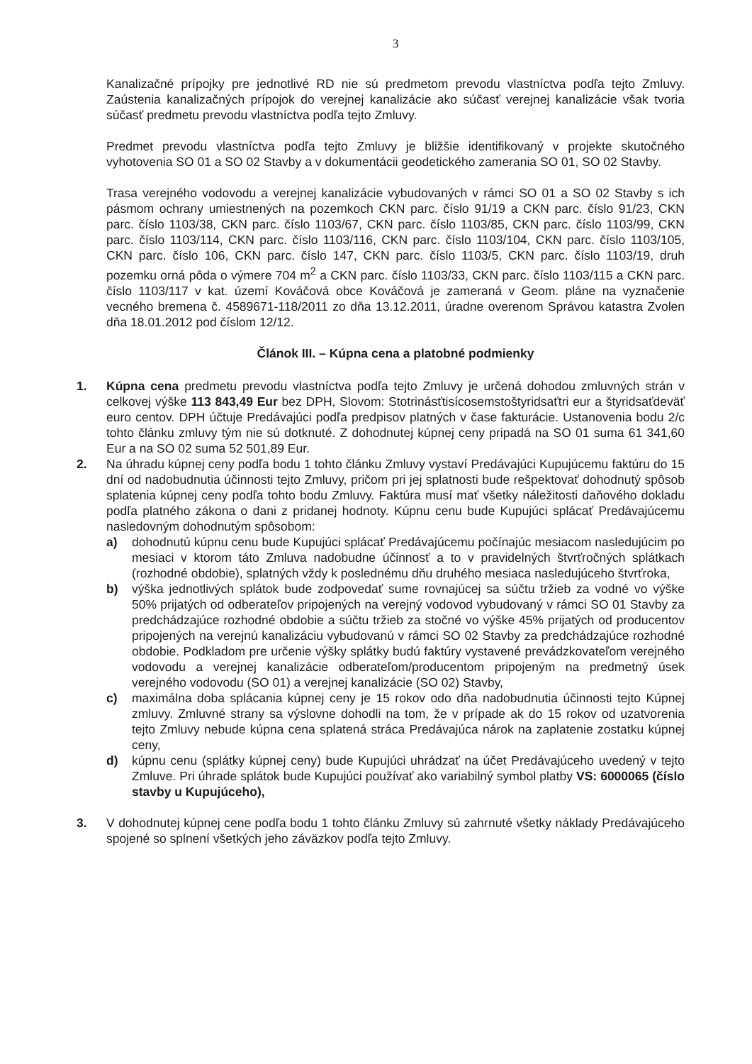3
Kanalizačné prípojky pre jednotlivé RD nie sú predmetom prevodu vlastníctva podľa tejto Zmluvy. Zaústenia kanalizačných prípojok do verejnej kanalizácie ako súčasť verejnej kanalizácie však tvoria súčasť predmetu prevodu vlastníctva podľa tejto Zmluvy.
Predmet prevodu vlastníctva podľa tejto Zmluvy je bližšie identifikovaný v projekte skutočného vyhotovenia SO 01 a SO 02 Stavby a v dokumentácii geodetického zamerania SO 01, SO 02 Stavby.
Trasa verejného vodovodu a verejnej kanalizácie vybudovaných v rámci SO 01 a SO 02 Stavby s ich pásmom ochrany umiestnených na pozemkoch CKN parc. číslo 91/19 a CKN parc. číslo 91/23, CKN parc. číslo 1103/38, CKN parc. číslo 1103/67, CKN parc. číslo 1103/85, CKN parc. číslo 1103/99, CKN parc. číslo 1103/114, CKN parc. číslo 1103/116, CKN parc. číslo 1103/104, CKN parc. číslo 1103/105, CKN parc. číslo 106, CKN parc. číslo 147, CKN parc. číslo 1103/5, CKN parc. číslo 1103/19, druh pozemku orná pôda o výmere 704 m<sup>2</sup> a CKN parc. číslo 1103/33, CKN parc. číslo 1103/115 a CKN parc. číslo 1103/117 v kat. území Kováčová obce Kováčová je zameraná v Geom. pláne na vyznačenie vecného bremena č. 4589671-118/2011 zo dňa 13.12.2011, úradne overenom Správou katastra Zvolen dňa 18.01.2012 pod číslom 12/12.
Článok III. – Kúpna cena a platobné podmienky
1. Kúpna cena predmetu prevodu vlastníctva podľa tejto Zmluvy je určená dohodou zmluvných strán v celkovej výške 113 843,49 Eur bez DPH, Slovom: Stotrinásťtisícosemstoštyridsaťtri eur a štyridsaťdeväť euro centov. DPH účtuje Predávajúci podľa predpisov platných v čase fakturácie. Ustanovenia bodu 2/c tohto článku zmluvy tým nie sú dotknuté. Z dohodnutej kúpnej ceny pripadá na SO 01 suma 61 341,60 Eur a na SO 02 suma 52 501,89 Eur.
2. Na úhradu kúpnej ceny podľa bodu 1 tohto článku Zmluvy vystaví Predávajúci Kupujúcemu faktúru do 15 dní od nadobudnutia účinnosti tejto Zmluvy, pričom pri jej splatnosti bude rešpektovať dohodnutý spôsob splatenia kúpnej ceny podľa tohto bodu Zmluvy. Faktúra musí mať všetky náležitosti daňového dokladu podľa platného zákona o dani z pridanej hodnoty. Kúpnu cenu bude Kupujúci splácať Predávajúcemu nasledovným dohodnutým spôsobom:
a) dohodnutú kúpnu cenu bude Kupujúci splácať Predávajúcemu počínajúc mesiacom nasledujúcim po mesiaci v ktorom táto Zmluva nadobudne účinnosť a to v pravidelných štvrťročných splátkach (rozhodné obdobie), splatných vždy k poslednému dňu druhého mesiaca nasledujúceho štvrťroka,
b) výška jednotlivých splátok bude zodpovedať sume rovnajúcej sa súčtu tržieb za vodné vo výške 50% prijatých od odberateľov pripojených na verejný vodovod vybudovaný v rámci SO 01 Stavby za predchádzajúce rozhodné obdobie a súčtu tržieb za stočné vo výške 45% prijatých od producentov pripojených na verejnú kanalizáciu vybudovanú v rámci SO 02 Stavby za predchádzajúce rozhodné obdobie. Podkladom pre určenie výšky splátky budú faktúry vystavené prevádzkovateľom verejného vodovodu a verejnej kanalizácie odberateľom/producentom pripojeným na predmetný úsek verejného vodovodu (SO 01) a verejnej kanalizácie (SO 02) Stavby,
c) maximálna doba splácania kúpnej ceny je 15 rokov odo dňa nadobudnutia účinnosti tejto Kúpnej zmluvy. Zmluvné strany sa výslovne dohodli na tom, že v prípade ak do 15 rokov od uzatvorenia tejto Zmluvy nebude kúpna cena splatená stráca Predávajúca nárok na zaplatenie zostatku kúpnej ceny,
d) kúpnu cenu (splátky kúpnej ceny) bude Kupujúci uhrádzať na účet Predávajúceho uvedený v tejto Zmluve. Pri úhrade splátok bude Kupujúci používať ako variabilný symbol platby VS: 6000065 (číslo stavby u Kupujúceho),
3. V dohodnutej kúpnej cene podľa bodu 1 tohto článku Zmluvy sú zahrnuté všetky náklady Predávajúceho spojené so splnení všetkých jeho záväzkov podľa tejto Zmluvy.